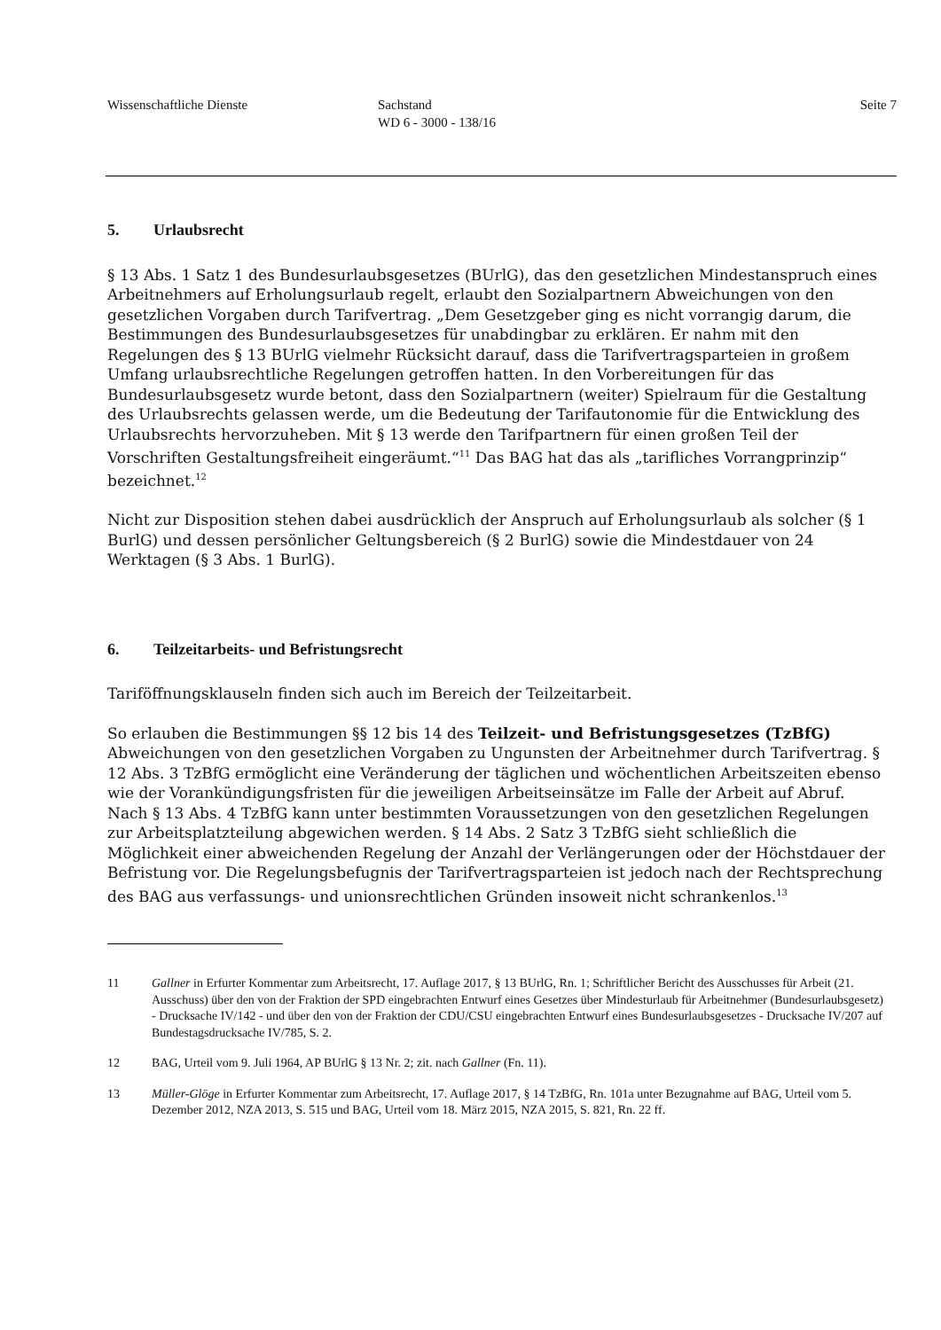Wissenschaftliche Dienste Sachstand
WD 6 - 3000 - 138/16
Seite 7
5. Urlaubsrecht
§ 13 Abs. 1 Satz 1 des Bundesurlaubsgesetzes (BUrlG), das den gesetzlichen Mindestanspruch eines Arbeitnehmers auf Erholungsurlaub regelt, erlaubt den Sozialpartnern Abweichungen von den gesetzlichen Vorgaben durch Tarifvertrag. „Dem Gesetzgeber ging es nicht vorrangig darum, die Bestimmungen des Bundesurlaubsgesetzes für unabdingbar zu erklären. Er nahm mit den Regelungen des § 13 BUrlG vielmehr Rücksicht darauf, dass die Tarifvertragsparteien in großem Umfang urlaubsrechtliche Regelungen getroffen hatten. In den Vorbereitungen für das Bundesurlaubsgesetz wurde betont, dass den Sozialpartnern (weiter) Spielraum für die Gestaltung des Urlaubsrechts gelassen werde, um die Bedeutung der Tarifautonomie für die Entwicklung des Urlaubsrechts hervorzuheben. Mit § 13 werde den Tarifpartnern für einen großen Teil der Vorschriften Gestaltungsfreiheit eingeräumt.“<sup>11</sup> Das BAG hat das als „tarifliches Vorrangprinzip“ bezeichnet.<sup>12</sup>
Nicht zur Disposition stehen dabei ausdrücklich der Anspruch auf Erholungsurlaub als solcher (§ 1 BurlG) und dessen persönlicher Geltungsbereich (§ 2 BurlG) sowie die Mindestdauer von 24 Werktagen (§ 3 Abs. 1 BurlG).
6. Teilzeitarbeits- und Befristungsrecht
Tariföffnungsklauseln finden sich auch im Bereich der Teilzeitarbeit.
So erlauben die Bestimmungen §§ 12 bis 14 des Teilzeit- und Befristungsgesetzes (TzBfG) Abweichungen von den gesetzlichen Vorgaben zu Ungunsten der Arbeitnehmer durch Tarifvertrag. § 12 Abs. 3 TzBfG ermöglicht eine Veränderung der täglichen und wöchentlichen Arbeitszeiten ebenso wie der Vorankündigungsfristen für die jeweiligen Arbeitseinsätze im Falle der Arbeit auf Abruf. Nach § 13 Abs. 4 TzBfG kann unter bestimmten Voraussetzungen von den gesetzlichen Regelungen zur Arbeitsplatzteilung abgewichen werden. § 14 Abs. 2 Satz 3 TzBfG sieht schließlich die Möglichkeit einer abweichenden Regelung der Anzahl der Verlängerungen oder der Höchstdauer der Befristung vor. Die Regelungsbefugnis der Tarifvertragsparteien ist jedoch nach der Rechtsprechung des BAG aus verfassungs- und unionsrechtlichen Gründen insoweit nicht schrankenlos.<sup>13</sup>
11 Gallner in Erfurter Kommentar zum Arbeitsrecht, 17. Auflage 2017, § 13 BUrlG, Rn. 1; Schriftlicher Bericht des Ausschusses für Arbeit (21. Ausschuss) über den von der Fraktion der SPD eingebrachten Entwurf eines Gesetzes über Mindesturlaub für Arbeitnehmer (Bundesurlaubsgesetz) - Drucksache IV/142 - und über den von der Fraktion der CDU/CSU eingebrachten Entwurf eines Bundesurlaubsgesetzes - Drucksache IV/207 auf Bundestagsdrucksache IV/785, S. 2.
12 BAG, Urteil vom 9. Juli 1964, AP BUrlG § 13 Nr. 2; zit. nach Gallner (Fn. 11).
13 Müller-Glöge in Erfurter Kommentar zum Arbeitsrecht, 17. Auflage 2017, § 14 TzBfG, Rn. 101a unter Bezugnahme auf BAG, Urteil vom 5. Dezember 2012, NZA 2013, S. 515 und BAG, Urteil vom 18. März 2015, NZA 2015, S. 821, Rn. 22 ff.